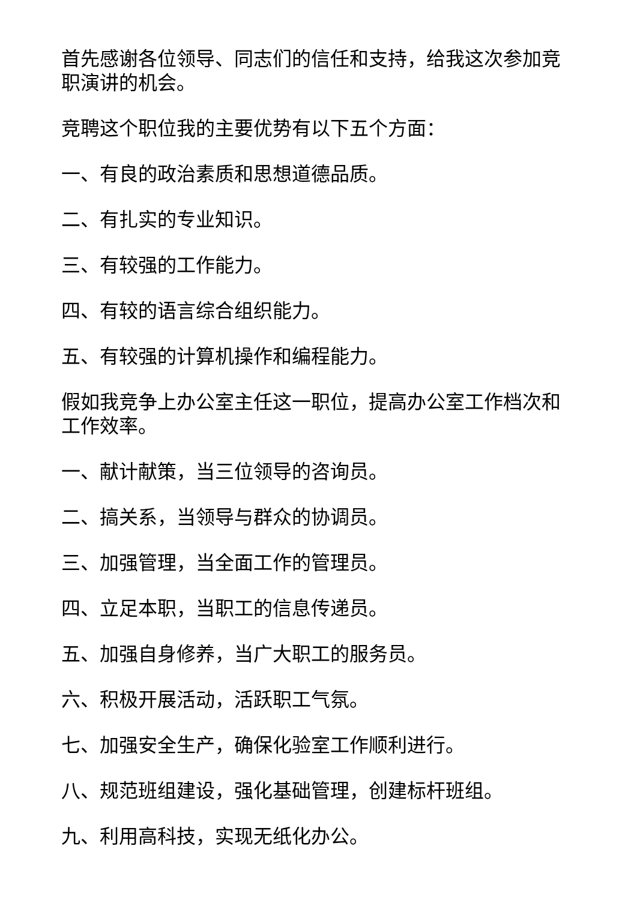首先感谢各位领导、同志们的信任和支持，给我这次参加竞职演讲的机会。
竞聘这个职位我的主要优势有以下五个方面：
一、有良的政治素质和思想道德品质。
二、有扎实的专业知识。
三、有较强的工作能力。
四、有较的语言综合组织能力。
五、有较强的计算机操作和编程能力。
假如我竞争上办公室主任这一职位，提高办公室工作档次和工作效率。
一、献计献策，当三位领导的咨询员。
二、搞关系，当领导与群众的协调员。
三、加强管理，当全面工作的管理员。
四、立足本职，当职工的信息传递员。
五、加强自身修养，当广大职工的服务员。
六、积极开展活动，活跃职工气氛。
七、加强安全生产，确保化验室工作顺利进行。
八、规范班组建设，强化基础管理，创建标杆班组。
九、利用高科技，实现无纸化办公。